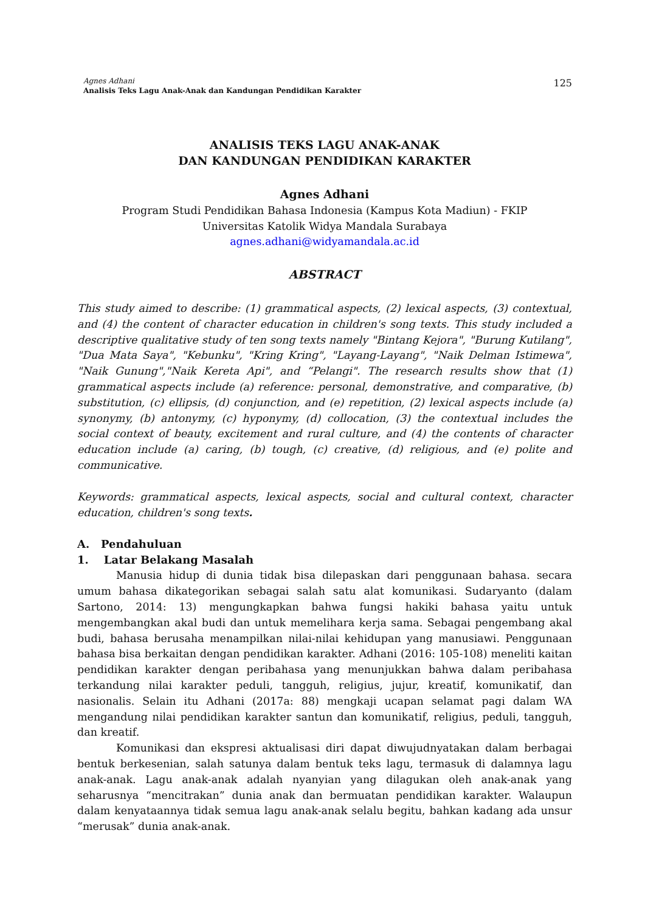Agnes Adhani
Analisis Teks Lagu Anak-Anak dan Kandungan Pendidikan Karakter
125
ANALISIS TEKS LAGU ANAK-ANAK
DAN KANDUNGAN PENDIDIKAN KARAKTER
Agnes Adhani
Program Studi Pendidikan Bahasa Indonesia (Kampus Kota Madiun) - FKIP
Universitas Katolik Widya Mandala Surabaya
agnes.adhani@widyamandala.ac.id
ABSTRACT
This study aimed to describe: (1) grammatical aspects, (2) lexical aspects, (3) contextual, and (4) the content of character education in children's song texts. This study included a descriptive qualitative study of ten song texts namely "Bintang Kejora", "Burung Kutilang", "Dua Mata Saya", "Kebunku", "Kring Kring", "Layang-Layang", "Naik Delman Istimewa", "Naik Gunung","Naik Kereta Api", and “Pelangi". The research results show that (1) grammatical aspects include (a) reference: personal, demonstrative, and comparative, (b) substitution, (c) ellipsis, (d) conjunction, and (e) repetition, (2) lexical aspects include (a) synonymy, (b) antonymy, (c) hyponymy, (d) collocation, (3) the contextual includes the social context of beauty, excitement and rural culture, and (4) the contents of character education include (a) caring, (b) tough, (c) creative, (d) religious, and (e) polite and communicative.
Keywords: grammatical aspects, lexical aspects, social and cultural context, character education, children's song texts.
A. Pendahuluan
1. Latar Belakang Masalah
Manusia hidup di dunia tidak bisa dilepaskan dari penggunaan bahasa. secara umum bahasa dikategorikan sebagai salah satu alat komunikasi. Sudaryanto (dalam Sartono, 2014: 13) mengungkapkan bahwa fungsi hakiki bahasa yaitu untuk mengembangkan akal budi dan untuk memelihara kerja sama. Sebagai pengembang akal budi, bahasa berusaha menampilkan nilai-nilai kehidupan yang manusiawi. Penggunaan bahasa bisa berkaitan dengan pendidikan karakter. Adhani (2016: 105-108) meneliti kaitan pendidikan karakter dengan peribahasa yang menunjukkan bahwa dalam peribahasa terkandung nilai karakter peduli, tangguh, religius, jujur, kreatif, komunikatif, dan nasionalis. Selain itu Adhani (2017a: 88) mengkaji ucapan selamat pagi dalam WA mengandung nilai pendidikan karakter santun dan komunikatif, religius, peduli, tangguh, dan kreatif.
Komunikasi dan ekspresi aktualisasi diri dapat diwujudnyatakan dalam berbagai bentuk berkesenian, salah satunya dalam bentuk teks lagu, termasuk di dalamnya lagu anak-anak. Lagu anak-anak adalah nyanyian yang dilagukan oleh anak-anak yang seharusnya “mencitrakan” dunia anak dan bermuatan pendidikan karakter. Walaupun dalam kenyataannya tidak semua lagu anak-anak selalu begitu, bahkan kadang ada unsur “merusak” dunia anak-anak.